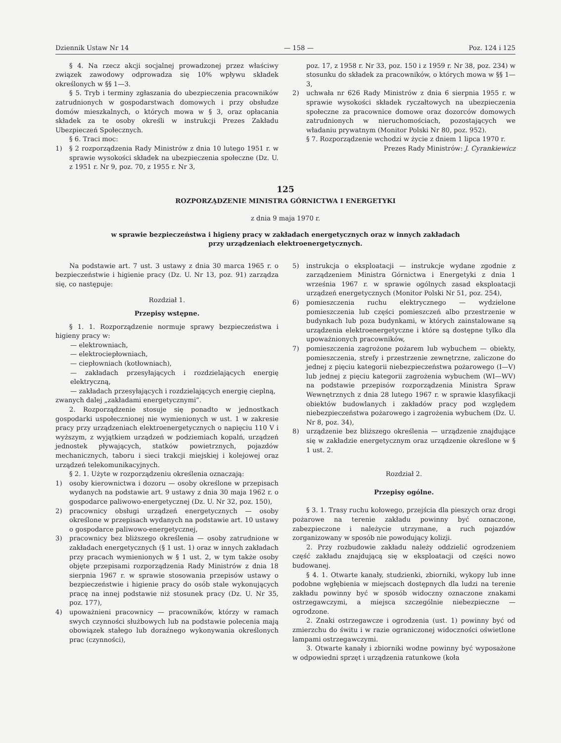Dziennik Ustaw Nr 14 — 158 — Poz. 124 i 125
§ 4. Na rzecz akcji socjalnej prowadzonej przez właściwy związek zawodowy odprowadza się 10% wpływu składek określonych w §§ 1—3.
§ 5. Tryb i terminy zgłaszania do ubezpieczenia pracowników zatrudnionych w gospodarstwach domowych i przy obsłudze domów mieszkalnych, o których mowa w § 3, oraz opłacania składek za te osoby określi w instrukcji Prezes Zakładu Ubezpieczeń Społecznych.
§ 6. Traci moc:
1) § 2 rozporządzenia Rady Ministrów z dnia 10 lutego 1951 r. w sprawie wysokości składek na ubezpieczenia społeczne (Dz. U. z 1951 r. Nr 9, poz. 70, z 1955 r. Nr 3,
poz. 17, z 1958 r. Nr 33, poz. 150 i z 1959 r. Nr 38, poz. 234) w stosunku do składek za pracowników, o których mowa w §§ 1—3,
2) uchwała nr 626 Rady Ministrów z dnia 6 sierpnia 1955 r. w sprawie wysokości składek ryczałtowych na ubezpieczenia społeczne za pracownice domowe oraz dozorców domowych zatrudnionych w nieruchomościach, pozostających we władaniu prywatnym (Monitor Polski Nr 80, poz. 952).
§ 7. Rozporządzenie wchodzi w życie z dniem 1 lipca 1970 r.
Prezes Rady Ministrów: J. Cyrankiewicz
125
ROZPORZĄDZENIE MINISTRA GÓRNICTWA I ENERGETYKI
z dnia 9 maja 1970 r.
w sprawie bezpieczeństwa i higieny pracy w zakładach energetycznych oraz w innych zakładach
przy urządzeniach elektroenergetycznych.
Na podstawie art. 7 ust. 3 ustawy z dnia 30 marca 1965 r. o bezpieczeństwie i higienie pracy (Dz. U. Nr 13, poz. 91) zarządza się, co następuje:
Rozdział 1.
Przepisy wstępne.
§ 1. 1. Rozporządzenie normuje sprawy bezpieczeństwa i higieny pracy w:
— elektrowniach,
— elektrociepłowniach,
— ciepłowniach (kotłowniach),
— zakładach przesyłających i rozdzielających energię elektryczną,
— zakładach przesyłających i rozdzielających energię cieplną,
zwanych dalej „zakładami energetycznymi”.
2. Rozporządzenie stosuje się ponadto w jednostkach gospodarki uspołecznionej nie wymienionych w ust. 1 w zakresie pracy przy urządzeniach elektroenergetycznych o napięciu 110 V i wyższym, z wyjątkiem urządzeń w podziemiach kopalń, urządzeń jednostek pływających, statków powietrznych, pojazdów mechanicznych, taboru i sieci trakcji miejskiej i kolejowej oraz urządzeń telekomunikacyjnych.
§ 2. 1. Użyte w rozporządzeniu określenia oznaczają:
1) osoby kierownictwa i dozoru — osoby określone w przepisach wydanych na podstawie art. 9 ustawy z dnia 30 maja 1962 r. o gospodarce paliwowo-energetycznej (Dz. U. Nr 32, poz. 150),
2) pracownicy obsługi urządzeń energetycznych — osoby określone w przepisach wydanych na podstawie art. 10 ustawy o gospodarce paliwowo-energetycznej,
3) pracownicy bez bliższego określenia — osoby zatrudnione w zakładach energetycznych (§ 1 ust. 1) oraz w innych zakładach przy pracach wymienionych w § 1 ust. 2, w tym także osoby objęte przepisami rozporządzenia Rady Ministrów z dnia 18 sierpnia 1967 r. w sprawie stosowania przepisów ustawy o bezpieczeństwie i higienie pracy do osób stale wykonujących pracę na innej podstawie niż stosunek pracy (Dz. U. Nr 35, poz. 177),
4) upoważnieni pracownicy — pracowników, którzy w ramach swych czynności służbowych lub na podstawie polecenia mają obowiązek stałego lub doraźnego wykonywania określonych prac (czynności),
5) instrukcja o eksploatacji — instrukcje wydane zgodnie z zarządzeniem Ministra Górnictwa i Energetyki z dnia 1 września 1967 r. w sprawie ogólnych zasad eksploatacji urządzeń energetycznych (Monitor Polski Nr 51, poz. 254),
6) pomieszczenia ruchu elektrycznego — wydzielone pomieszczenia lub części pomieszczeń albo przestrzenie w budynkach lub poza budynkami, w których zainstalowane są urządzenia elektroenergetyczne i które są dostępne tylko dla upoważnionych pracowników,
7) pomieszczenia zagrożone pożarem lub wybuchem — obiekty, pomieszczenia, strefy i przestrzenie zewnętrzne, zaliczone do jednej z pięciu kategorii niebezpieczeństwa pożarowego (I—V) lub jednej z pięciu kategorii zagrożenia wybuchem (WI—WV) na podstawie przepisów rozporządzenia Ministra Spraw Wewnętrznych z dnia 28 lutego 1967 r. w sprawie klasyfikacji obiektów budowlanych i zakładów pracy pod względem niebezpieczeństwa pożarowego i zagrożenia wybuchem (Dz. U. Nr 8, poz. 34),
8) urządzenie bez bliższego określenia — urządzenie znajdujące się w zakładzie energetycznym oraz urządzenie określone w § 1 ust. 2.
Rozdział 2.
Przepisy ogólne.
§ 3. 1. Trasy ruchu kołowego, przejścia dla pieszych oraz drogi pożarowe na terenie zakładu powinny być oznaczone, zabezpieczone i należycie utrzymane, a ruch pojazdów zorganizowany w sposób nie powodujący kolizji.
2. Przy rozbudowie zakładu należy oddzielić ogrodzeniem część zakładu znajdującą się w eksploatacji od części nowo budowanej.
§ 4. 1. Otwarte kanały, studzienki, zbiorniki, wykopy lub inne podobne wgłębienia w miejscach dostępnych dla ludzi na terenie zakładu powinny być w sposób widoczny oznaczone znakami ostrzegawczymi, a miejsca szczególnie niebezpieczne — ogrodzone.
2. Znaki ostrzegawcze i ogrodzenia (ust. 1) powinny być od zmierzchu do świtu i w razie ograniczonej widoczności oświetlone lampami ostrzegawczymi.
3. Otwarte kanały i zbiorniki wodne powinny być wyposażone w odpowiedni sprzęt i urządzenia ratunkowe (koła